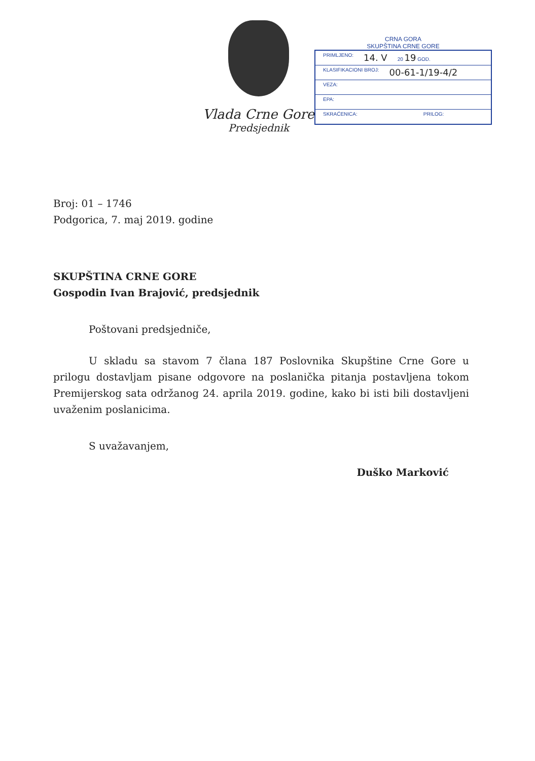Vlada Crne Gore
Predsjednik
CRNA GORA
SKUPŠTINA CRNE GORE
PRIMLJENO: 14. V 20 19 GOD.
KLASIFIKACIONI BROJ: 00-61-1/19-4/2
VEZA:
EPA:
SKRAĆENICA: PRILOG:
Broj: 01 – 1746
Podgorica, 7. maj 2019. godine
SKUPŠTINA CRNE GORE
Gospodin Ivan Brajović, predsjednik
Poštovani predsjedniče,
U skladu sa stavom 7 člana 187 Poslovnika Skupštine Crne Gore u prilogu dostavljam pisane odgovore na poslanička pitanja postavljena tokom Premijerskog sata održanog 24. aprila 2019. godine, kako bi isti bili dostavljeni uvaženim poslanicima.
S uvažavanjem,
Duško Marković